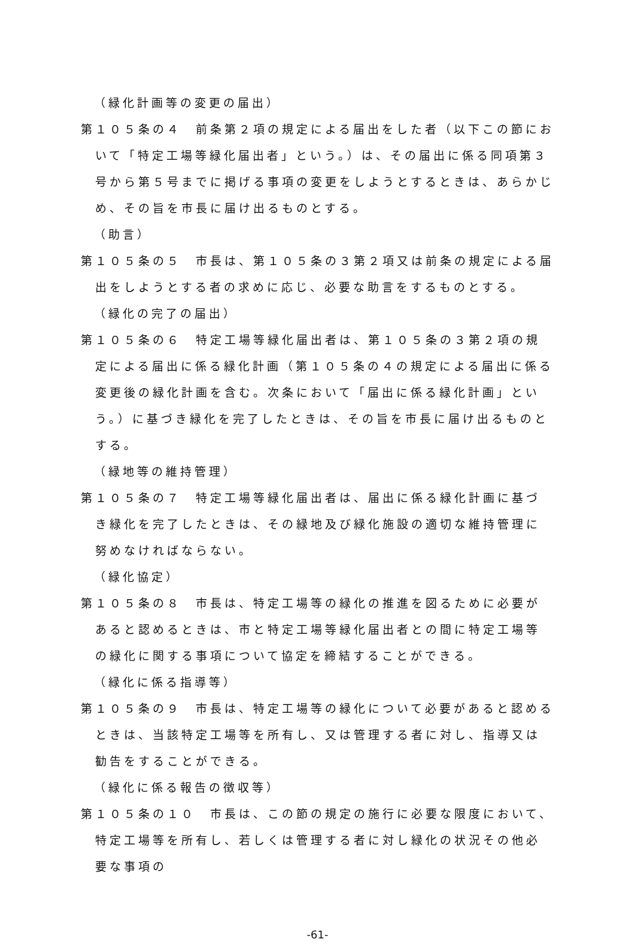（緑化計画等の変更の届出）
第１０５条の４　前条第２項の規定による届出をした者（以下この節において「特定工場等緑化届出者」という。）は、その届出に係る同項第３号から第５号までに掲げる事項の変更をしようとするときは、あらかじめ、その旨を市長に届け出るものとする。
（助言）
第１０５条の５　市長は、第１０５条の３第２項又は前条の規定による届出をしようとする者の求めに応じ、必要な助言をするものとする。
（緑化の完了の届出）
第１０５条の６　特定工場等緑化届出者は、第１０５条の３第２項の規定による届出に係る緑化計画（第１０５条の４の規定による届出に係る変更後の緑化計画を含む。次条において「届出に係る緑化計画」という。）に基づき緑化を完了したときは、その旨を市長に届け出るものとする。
（緑地等の維持管理）
第１０５条の７　特定工場等緑化届出者は、届出に係る緑化計画に基づき緑化を完了したときは、その緑地及び緑化施設の適切な維持管理に努めなければならない。
（緑化協定）
第１０５条の８　市長は、特定工場等の緑化の推進を図るために必要があると認めるときは、市と特定工場等緑化届出者との間に特定工場等の緑化に関する事項について協定を締結することができる。
（緑化に係る指導等）
第１０５条の９　市長は、特定工場等の緑化について必要があると認めるときは、当該特定工場等を所有し、又は管理する者に対し、指導又は勧告をすることができる。
（緑化に係る報告の徴収等）
第１０５条の１０　市長は、この節の規定の施行に必要な限度において、特定工場等を所有し、若しくは管理する者に対し緑化の状況その他必要な事項の
-61-